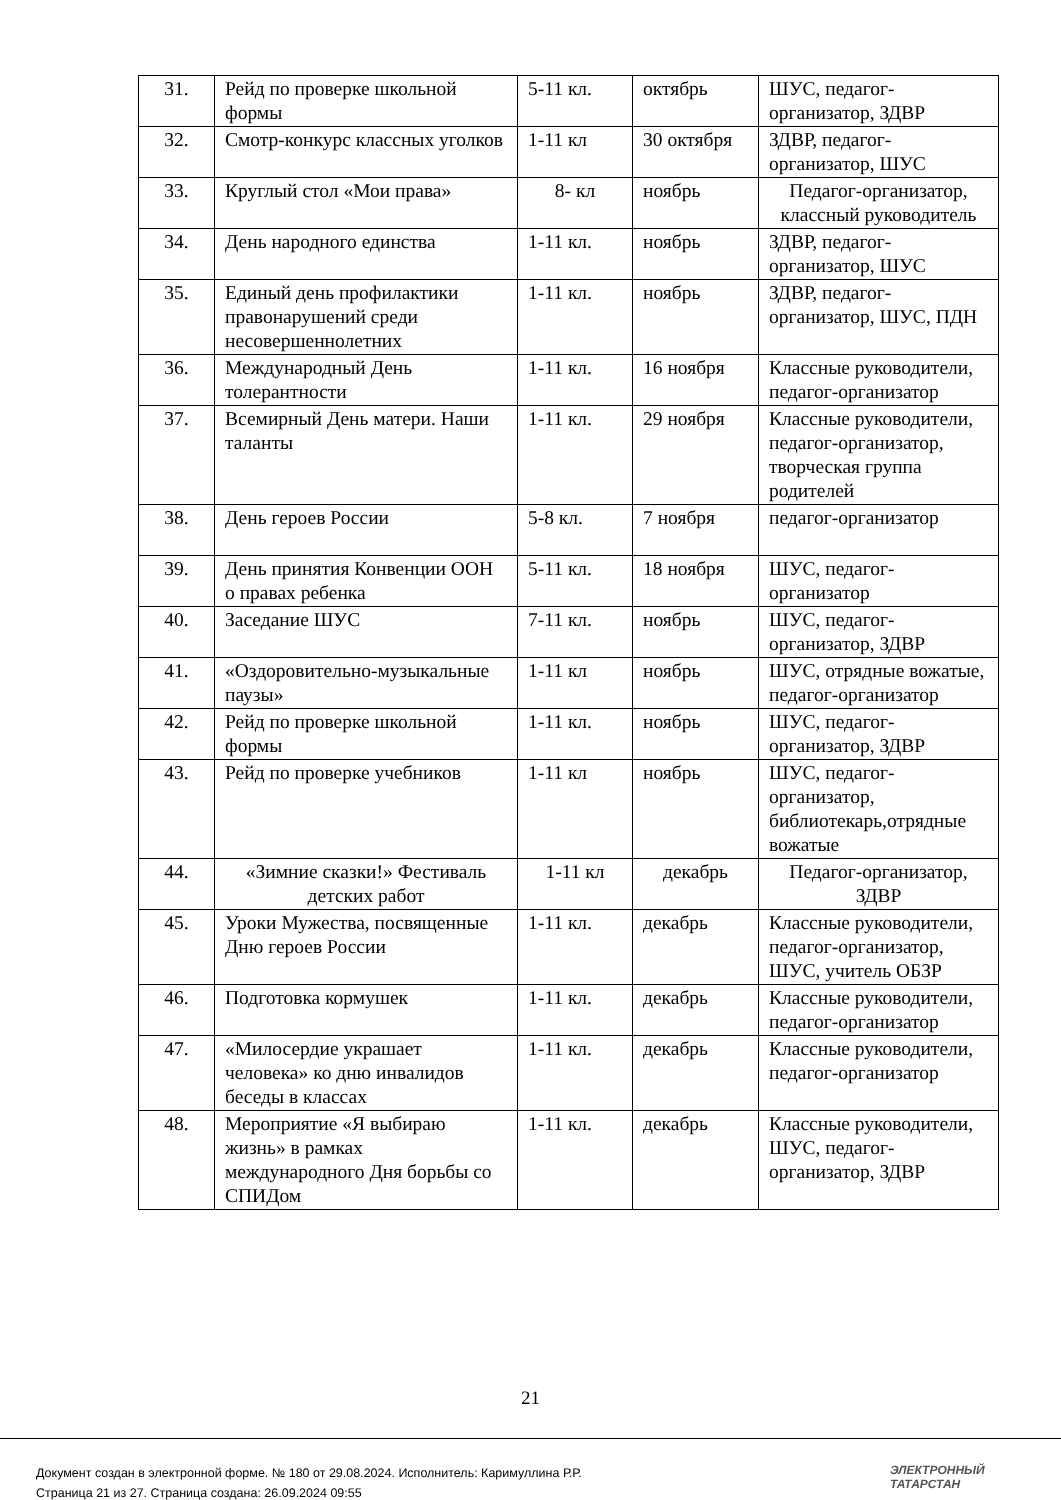| 31. | Рейд по проверке школьной формы | 5-11 кл. | октябрь | ШУС, педагог-организатор, ЗДВР |
| 32. | Смотр-конкурс классных уголков | 1-11 кл | 30 октября | ЗДВР, педагог-организатор, ШУС |
| 33. | Круглый стол «Мои права» | 8- кл | ноябрь | Педагог-организатор, классный руководитель |
| 34. | День народного единства | 1-11 кл. | ноябрь | ЗДВР, педагог-организатор, ШУС |
| 35. | Единый день профилактики правонарушений среди несовершеннолетних | 1-11 кл. | ноябрь | ЗДВР, педагог-организатор, ШУС, ПДН |
| 36. | Международный День толерантности | 1-11 кл. | 16 ноября | Классные руководители, педагог-организатор |
| 37. | Всемирный День матери. Наши таланты | 1-11 кл. | 29 ноября | Классные руководители, педагог-организатор, творческая группа родителей |
| 38. | День героев России | 5-8 кл. | 7 ноября | педагог-организатор |
| 39. | День принятия Конвенции ООН о правах ребенка | 5-11 кл. | 18 ноября | ШУС, педагог-организатор |
| 40. | Заседание ШУС | 7-11 кл. | ноябрь | ШУС, педагог-организатор, ЗДВР |
| 41. | «Оздоровительно-музыкальные паузы» | 1-11 кл | ноябрь | ШУС, отрядные вожатые, педагог-организатор |
| 42. | Рейд по проверке школьной формы | 1-11 кл. | ноябрь | ШУС, педагог-организатор, ЗДВР |
| 43. | Рейд по проверке учебников | 1-11 кл | ноябрь | ШУС, педагог-организатор, библиотекарь,отрядные вожатые |
| 44. | «Зимние сказки!» Фестиваль детских работ | 1-11 кл | декабрь | Педагог-организатор, ЗДВР |
| 45. | Уроки Мужества, посвященные Дню героев России | 1-11 кл. | декабрь | Классные руководители, педагог-организатор, ШУС, учитель ОБЗР |
| 46. | Подготовка кормушек | 1-11 кл. | декабрь | Классные руководители, педагог-организатор |
| 47. | «Милосердие украшает человека» ко дню инвалидов беседы в классах | 1-11 кл. | декабрь | Классные руководители, педагог-организатор |
| 48. | Мероприятие «Я выбираю жизнь» в рамках международного Дня борьбы со СПИДом | 1-11 кл. | декабрь | Классные руководители, ШУС, педагог-организатор, ЗДВР |
21
Документ создан в электронной форме. № 180 от 29.08.2024. Исполнитель: Каримуллина Р.Р.
Страница 21 из 27. Страница создана: 26.09.2024 09:55
ЭЛЕКТРОННЫЙ
ТАТАРСТАН